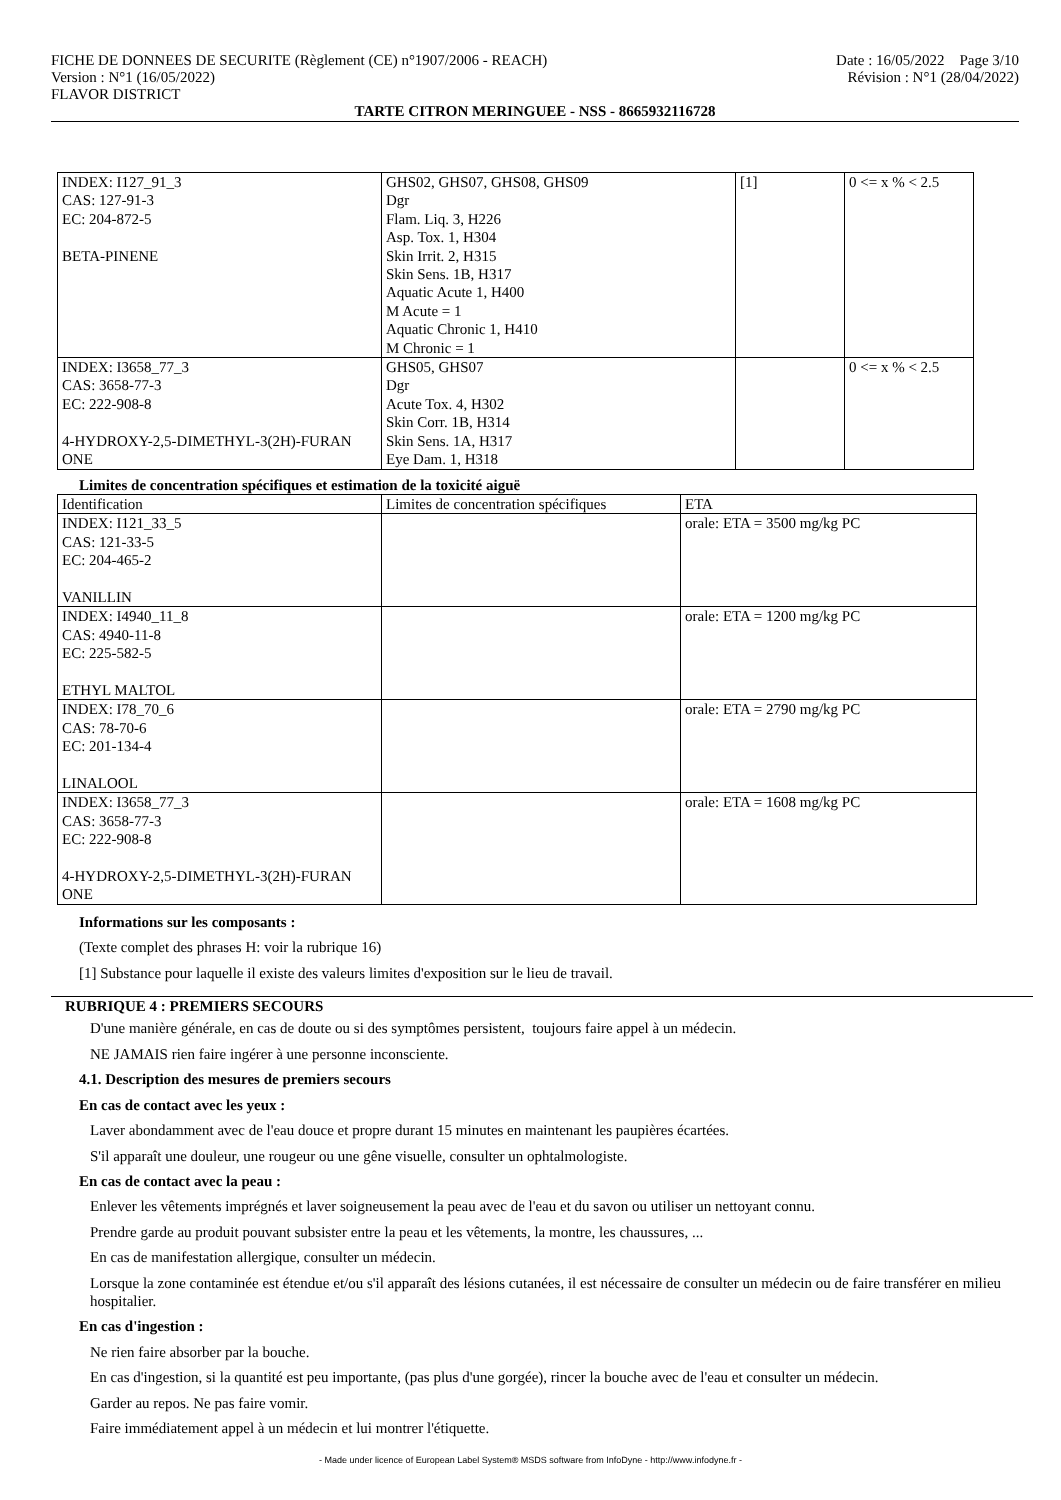FICHE DE DONNEES DE SECURITE (Règlement (CE) n°1907/2006 - REACH) Date : 16/05/2022 Page 3/10
Version : N°1 (16/05/2022) Révision : N°1 (28/04/2022)
FLAVOR DISTRICT
TARTE CITRON MERINGUEE - NSS - 8665932116728
| INDEX: I127_91_3 CAS: 127-91-3 EC: 204-872-5 BETA-PINENE | GHS02, GHS07, GHS08, GHS09 Dgr Flam. Liq. 3, H226 Asp. Tox. 1, H304 Skin Irrit. 2, H315 Skin Sens. 1B, H317 Aquatic Acute 1, H400 M Acute = 1 Aquatic Chronic 1, H410 M Chronic = 1 | [1] | 0 <= x % < 2.5 |
| INDEX: I3658_77_3 CAS: 3658-77-3 EC: 222-908-8 4-HYDROXY-2,5-DIMETHYL-3(2H)-FURAN ONE | GHS05, GHS07 Dgr Acute Tox. 4, H302 Skin Corr. 1B, H314 Skin Sens. 1A, H317 Eye Dam. 1, H318 | | 0 <= x % < 2.5 |
Limites de concentration spécifiques et estimation de la toxicité aiguë
| Identification | Limites de concentration spécifiques | ETA |
| INDEX: I121_33_5 CAS: 121-33-5 EC: 204-465-2 VANILLIN | | orale: ETA = 3500 mg/kg PC |
| INDEX: I4940_11_8 CAS: 4940-11-8 EC: 225-582-5 ETHYL MALTOL | | orale: ETA = 1200 mg/kg PC |
| INDEX: I78_70_6 CAS: 78-70-6 EC: 201-134-4 LINALOOL | | orale: ETA = 2790 mg/kg PC |
| INDEX: I3658_77_3 CAS: 3658-77-3 EC: 222-908-8 4-HYDROXY-2,5-DIMETHYL-3(2H)-FURAN ONE | | orale: ETA = 1608 mg/kg PC |
Informations sur les composants :
(Texte complet des phrases H: voir la rubrique 16)
[1] Substance pour laquelle il existe des valeurs limites d'exposition sur le lieu de travail.
RUBRIQUE 4 : PREMIERS SECOURS
D'une manière générale, en cas de doute ou si des symptômes persistent, toujours faire appel à un médecin.
NE JAMAIS rien faire ingérer à une personne inconsciente.
4.1. Description des mesures de premiers secours
En cas de contact avec les yeux :
Laver abondamment avec de l'eau douce et propre durant 15 minutes en maintenant les paupières écartées.
S'il apparaît une douleur, une rougeur ou une gêne visuelle, consulter un ophtalmologiste.
En cas de contact avec la peau :
Enlever les vêtements imprégnés et laver soigneusement la peau avec de l'eau et du savon ou utiliser un nettoyant connu.
Prendre garde au produit pouvant subsister entre la peau et les vêtements, la montre, les chaussures, ...
En cas de manifestation allergique, consulter un médecin.
Lorsque la zone contaminée est étendue et/ou s'il apparaît des lésions cutanées, il est nécessaire de consulter un médecin ou de faire transférer en milieu hospitalier.
En cas d'ingestion :
Ne rien faire absorber par la bouche.
En cas d'ingestion, si la quantité est peu importante, (pas plus d'une gorgée), rincer la bouche avec de l'eau et consulter un médecin.
Garder au repos. Ne pas faire vomir.
Faire immédiatement appel à un médecin et lui montrer l'étiquette.
- Made under licence of European Label System® MSDS software from InfoDyne - http://www.infodyne.fr -